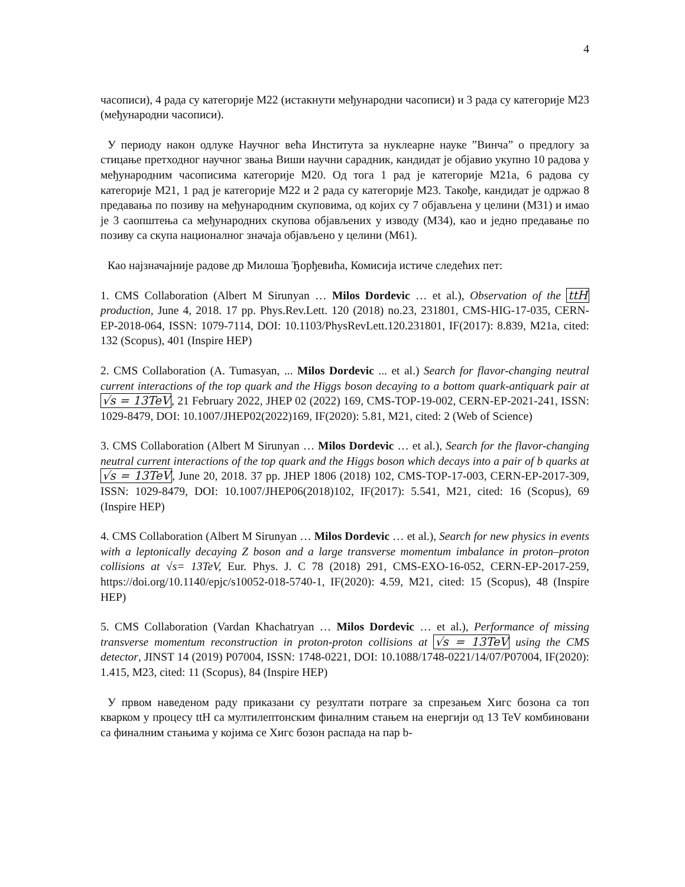4
часописи), 4 рада су категорије М22 (истакнути међународни часописи) и 3 рада су категорије М23 (међународни часописи).
У периоду након одлуке Научног већа Института за нуклеарне науке ”Винча” о предлогу за стицање претходног научног звања Виши научни сарадник, кандидат је објавио укупно 10 радова у међународним часописима категорије М20. Од тога 1 рад је категорије М21а, 6 радова су категорије М21, 1 рад је категорије М22 и 2 рада су категорије М23. Такође, кандидат је одржао 8 предавања по позиву на међународним скуповима, од којих су 7 објављена у целини (М31) и имао је 3 саопштења са међународних скупова објављених у изводу (М34), као и једно предавање по позиву са скупа националног значаја објављено у целини (М61).
Као најзначајније радове др Милоша Ђорђевића, Комисија истиче следећих пет:
1. CMS Collaboration (Albert M Sirunyan … Milos Dordevic … et al.), Observation of the ttH production, June 4, 2018. 17 pp. Phys.Rev.Lett. 120 (2018) no.23, 231801, CMS-HIG-17-035, CERN-EP-2018-064, ISSN: 1079-7114, DOI: 10.1103/PhysRevLett.120.231801, IF(2017): 8.839, M21a, cited: 132 (Scopus), 401 (Inspire HEP)
2. CMS Collaboration (A. Tumasyan, ... Milos Dordevic ... et al.) Search for flavor-changing neutral current interactions of the top quark and the Higgs boson decaying to a bottom quark-antiquark pair at √s = 13TeV, 21 February 2022, JHEP 02 (2022) 169, CMS-TOP-19-002, CERN-EP-2021-241, ISSN: 1029-8479, DOI: 10.1007/JHEP02(2022)169, IF(2020): 5.81, M21, cited: 2 (Web of Science)
3. CMS Collaboration (Albert M Sirunyan … Milos Dordevic … et al.), Search for the flavor-changing neutral current interactions of the top quark and the Higgs boson which decays into a pair of b quarks at √s = 13TeV, June 20, 2018. 37 pp. JHEP 1806 (2018) 102, CMS-TOP-17-003, CERN-EP-2017-309, ISSN: 1029-8479, DOI: 10.1007/JHEP06(2018)102, IF(2017): 5.541, M21, cited: 16 (Scopus), 69 (Inspire HEP)
4. CMS Collaboration (Albert M Sirunyan … Milos Dordevic … et al.), Search for new physics in events with a leptonically decaying Z boson and a large transverse momentum imbalance in proton–proton collisions at √s= 13TeV, Eur. Phys. J. C 78 (2018) 291, CMS-EXO-16-052, CERN-EP-2017-259, https://doi.org/10.1140/epjc/s10052-018-5740-1, IF(2020): 4.59, M21, cited: 15 (Scopus), 48 (Inspire HEP)
5. CMS Collaboration (Vardan Khachatryan … Milos Dordevic … et al.), Performance of missing transverse momentum reconstruction in proton-proton collisions at √s = 13TeV using the CMS detector, JINST 14 (2019) P07004, ISSN: 1748-0221, DOI: 10.1088/1748-0221/14/07/P07004, IF(2020): 1.415, M23, cited: 11 (Scopus), 84 (Inspire HEP)
У првом наведеном раду приказани су резултати потраге за спрезањем Хигс бозона са топ кварком у процесу ttH са мултилептонским финалним стањем на енергији од 13 TeV комбиновани са финалним стањима у којима се Хигс бозон распада на пар b-